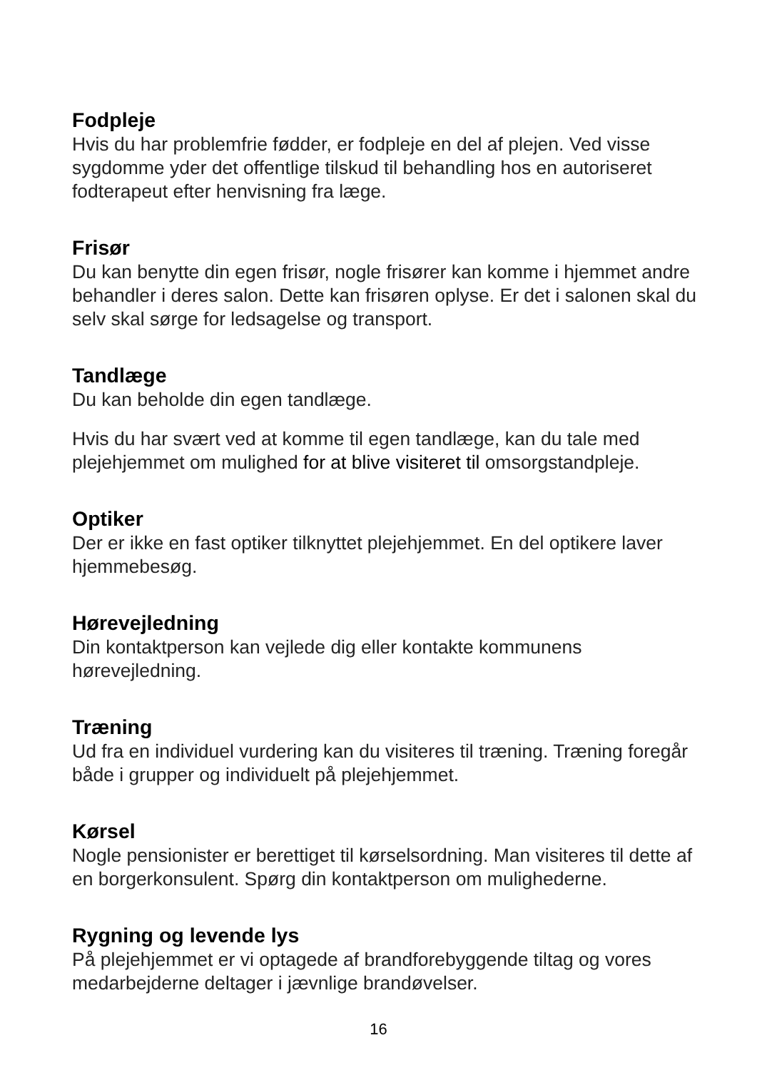Fodpleje
Hvis du har problemfrie fødder, er fodpleje en del af plejen. Ved visse sygdomme yder det offentlige tilskud til behandling hos en autoriseret fodterapeut efter henvisning fra læge.
Frisør
Du kan benytte din egen frisør, nogle frisører kan komme i hjemmet andre behandler i deres salon. Dette kan frisøren oplyse. Er det i salonen skal du selv skal sørge for ledsagelse og transport.
Tandlæge
Du kan beholde din egen tandlæge.
Hvis du har svært ved at komme til egen tandlæge, kan du tale med plejehjemmet om mulighed for at blive visiteret til omsorgstandpleje.
Optiker
Der er ikke en fast optiker tilknyttet plejehjemmet. En del optikere laver hjemmebesøg.
Hørevejledning
Din kontaktperson kan vejlede dig eller kontakte kommunens hørevejledning.
Træning
Ud fra en individuel vurdering kan du visiteres til træning. Træning foregår både i grupper og individuelt på plejehjemmet.
Kørsel
Nogle pensionister er berettiget til kørselsordning. Man visiteres til dette af en borgerkonsulent. Spørg din kontaktperson om mulighederne.
Rygning og levende lys
På plejehjemmet er vi optagede af brandforebyggende tiltag og vores medarbejderne deltager i jævnlige brandøvelser.
16